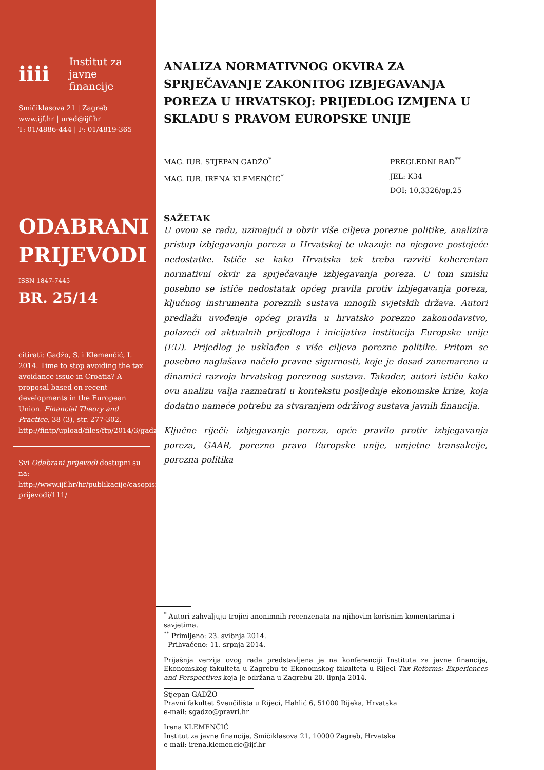iiii Institut za
javne financije
Smičiklasova 21 | Zagreb
www.ijf.hr | ured@ijf.hr
T: 01/4886-444 | F: 01/4819-365
ODABRANI
PRIJEVODI
ISSN 1847-7445
BR. 25/14
citirati: Gadžo, S. i Klemenčić, I. 2014. Time to stop avoiding the tax avoidance issue in Croatia? A proposal based on recent developments in the European Union. Financial Theory and Practice, 38 (3), str. 277-302. http://fintp/upload/files/ftp/2014/3/gadzo_klemencic.pdf
Svi Odabrani prijevodi dostupni su na: http://www.ijf.hr/hr/publikacije/casopisi/12/odabrani-prijevodi/111/
ANALIZA NORMATIVNOG OKVIRA ZA SPRJEČAVANJE ZAKONITOG IZBJEGAVANJA POREZA U HRVATSKOJ: PRIJEDLOG IZMJENA U SKLADU S PRAVOM EUROPSKE UNIJE
MAG. IUR. STJEPAN GADŽO<sup>*</sup>
MAG. IUR. IRENA KLEMENČIĆ<sup>*</sup>
PREGLEDNI RAD<sup>**</sup>
JEL: K34
DOI: 10.3326/op.25
SAŽETAK
U ovom se radu, uzimajući u obzir više ciljeva porezne politike, analizira pristup izbjegavanju poreza u Hrvatskoj te ukazuje na njegove postojeće nedostatke. Ističe se kako Hrvatska tek treba razviti koherentan normativni okvir za sprječavanje izbjegavanja poreza. U tom smislu posebno se ističe nedostatak općeg pravila protiv izbjegavanja poreza, ključnog instrumenta poreznih sustava mnogih svjetskih država. Autori predlažu uvođenje općeg pravila u hrvatsko porezno zakonodavstvo, polazeći od aktualnih prijedloga i inicijativa institucija Europske unije (EU). Prijedlog je usklađen s više ciljeva porezne politike. Pritom se posebno naglašava načelo pravne sigurnosti, koje je dosad zanemareno u dinamici razvoja hrvatskog poreznog sustava. Također, autori ističu kako ovu analizu valja razmatrati u kontekstu posljednje ekonomske krize, koja dodatno nameće potrebu za stvaranjem održivog sustava javnih financija.
Ključne riječi: izbjegavanje poreza, opće pravilo protiv izbjegavanja poreza, GAAR, porezno pravo Europske unije, umjetne transakcije, porezna politika
<sup>*</sup> Autori zahvaljuju trojici anonimnih recenzenata na njihovim korisnim komentarima i savjetima.
<sup>**</sup> Primljeno: 23. svibnja 2014.
Prihvaćeno: 11. srpnja 2014.
Prijašnja verzija ovog rada predstavljena je na konferenciji Instituta za javne financije, Ekonomskog fakulteta u Zagrebu te Ekonomskog fakulteta u Rijeci Tax Reforms: Experiences and Perspectives koja je održana u Zagrebu 20. lipnja 2014.
Stjepan GADŽO
Pravni fakultet Sveučilišta u Rijeci, Hahlić 6, 51000 Rijeka, Hrvatska
e-mail: sgadzo@pravri.hr
Irena KLEMENČIĆ
Institut za javne financije, Smičiklasova 21, 10000 Zagreb, Hrvatska
e-mail: irena.klemencic@ijf.hr